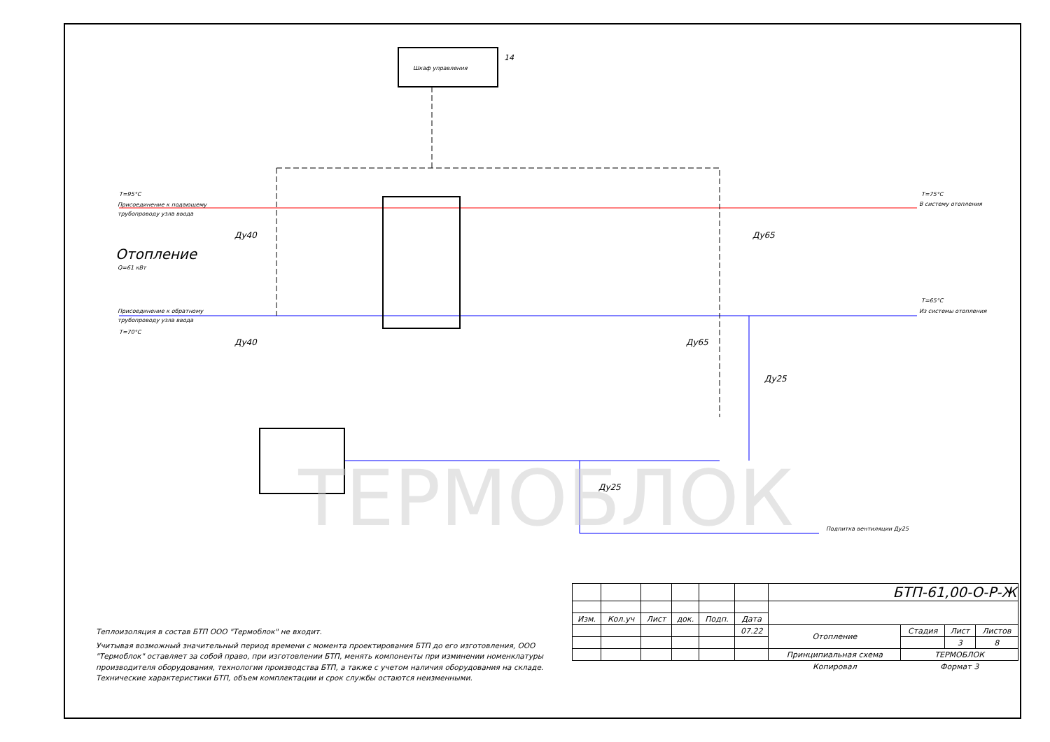Шкаф управления
14
T=95°C
Присоединение к подающему
трубопроводу узла ввода
Отопление
Q=61 кВт
Присоединение к обратному
трубопроводу узла ввода
T=70°C
Ду40
Ду40
Ду65
Ду65
Ду25
Ду25
T=75°C
В систему отопления
T=65°C
Из системы отопления
Подпитка вентиляции Ду25
ТЕРМОБЛОК
Теплоизоляция в состав БТП ООО "Термоблок" не входит.
Учитывая возможный значительный период времени с момента проектирования БТП до его изготовления, ООО "Термоблок" оставляет за собой право, при изготовлении БТП, менять компоненты при изминении номенклатуры производителя оборудования, технологии производства БТП, а также с учетом наличия оборудования на складе. Технические характеристики БТП, объем комплектации и срок службы остаются неизменными.
| | | | | | | БТП-61,00-О-Р-Ж | | | |
| Изм. | Кол.уч | Лист | док. | Подп. | Дата | | | | |
| | | | | | 07.22 | Отопление | Стадия | Лист | Листов |
| | | | | | | | | 3 | 8 |
| | | | | | | Принципиальная схема | ТЕРМОБЛОК | | |
| | | | | | | Копировал | Формат 3 | | |